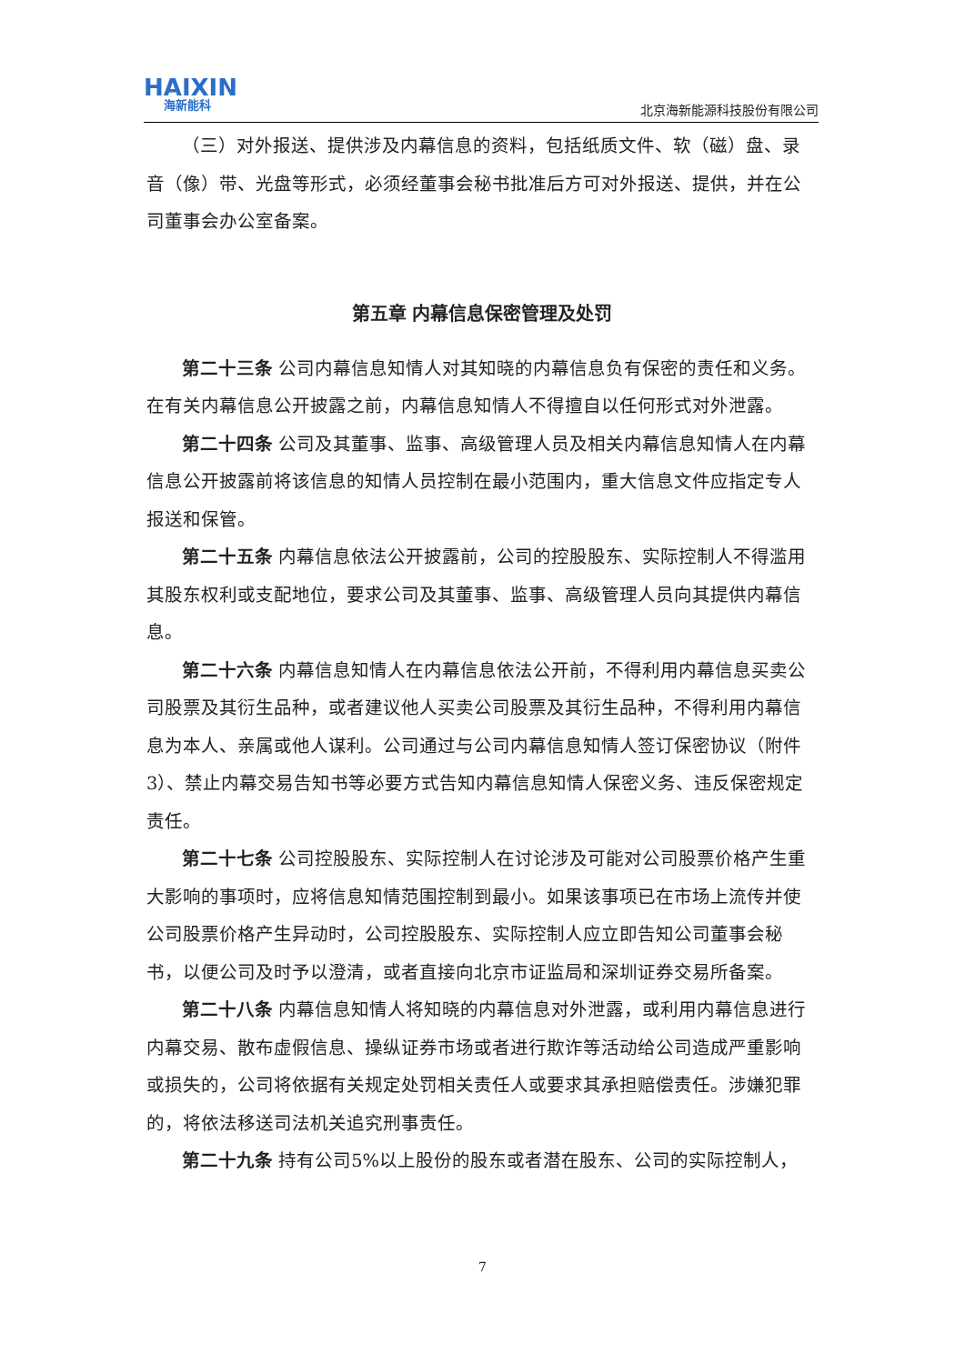HAIXIN
海新能科
北京海新能源科技股份有限公司
（三）对外报送、提供涉及内幕信息的资料，包括纸质文件、软（磁）盘、录音（像）带、光盘等形式，必须经董事会秘书批准后方可对外报送、提供，并在公司董事会办公室备案。
第五章 内幕信息保密管理及处罚
第二十三条 公司内幕信息知情人对其知晓的内幕信息负有保密的责任和义务。在有关内幕信息公开披露之前，内幕信息知情人不得擅自以任何形式对外泄露。
第二十四条 公司及其董事、监事、高级管理人员及相关内幕信息知情人在内幕信息公开披露前将该信息的知情人员控制在最小范围内，重大信息文件应指定专人报送和保管。
第二十五条 内幕信息依法公开披露前，公司的控股股东、实际控制人不得滥用其股东权利或支配地位，要求公司及其董事、监事、高级管理人员向其提供内幕信息。
第二十六条 内幕信息知情人在内幕信息依法公开前，不得利用内幕信息买卖公司股票及其衍生品种，或者建议他人买卖公司股票及其衍生品种，不得利用内幕信息为本人、亲属或他人谋利。公司通过与公司内幕信息知情人签订保密协议（附件3）、禁止内幕交易告知书等必要方式告知内幕信息知情人保密义务、违反保密规定责任。
第二十七条 公司控股股东、实际控制人在讨论涉及可能对公司股票价格产生重大影响的事项时，应将信息知情范围控制到最小。如果该事项已在市场上流传并使公司股票价格产生异动时，公司控股股东、实际控制人应立即告知公司董事会秘书，以便公司及时予以澄清，或者直接向北京市证监局和深圳证券交易所备案。
第二十八条 内幕信息知情人将知晓的内幕信息对外泄露，或利用内幕信息进行内幕交易、散布虚假信息、操纵证券市场或者进行欺诈等活动给公司造成严重影响或损失的，公司将依据有关规定处罚相关责任人或要求其承担赔偿责任。涉嫌犯罪的，将依法移送司法机关追究刑事责任。
第二十九条 持有公司5%以上股份的股东或者潜在股东、公司的实际控制人，
7